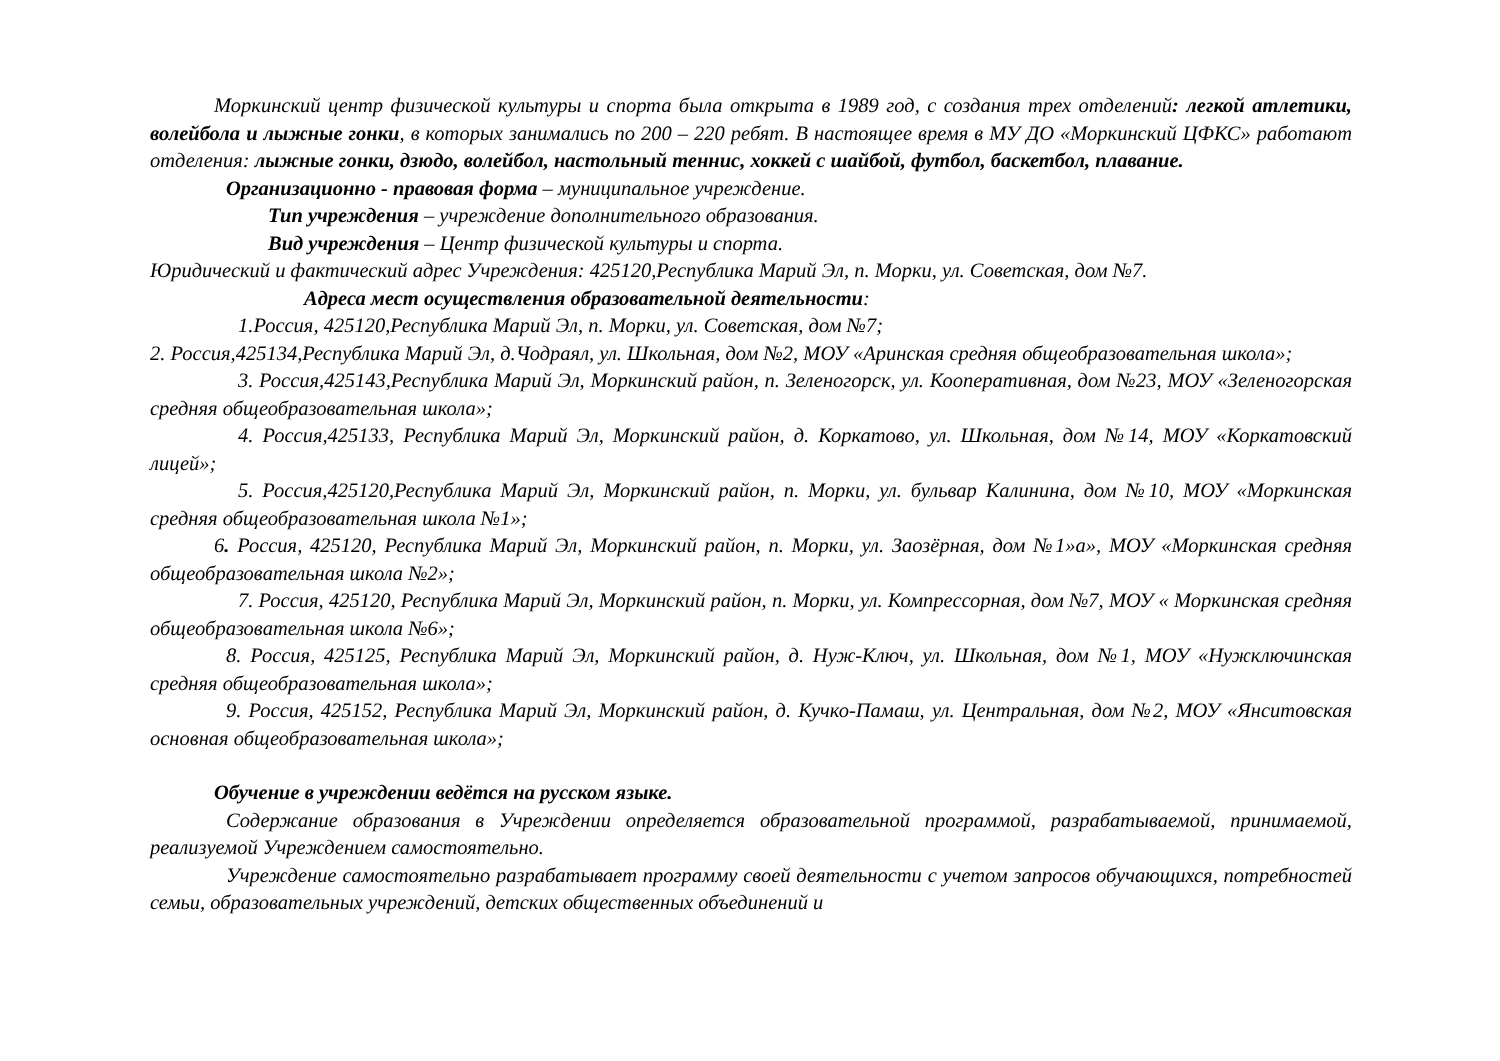Моркинский центр физической культуры и спорта была открыта в 1989 год, с создания трех отделений: легкой атлетики, волейбола и лыжные гонки, в которых занимались по 200 – 220 ребят. В настоящее время в МУ ДО «Моркинский ЦФКС» работают отделения: лыжные гонки, дзюдо, волейбол, настольный теннис, хоккей с шайбой, футбол, баскетбол, плавание.
Организационно - правовая форма – муниципальное учреждение.
Тип учреждения – учреждение дополнительного образования.
Вид учреждения – Центр физической культуры и спорта.
Юридический и фактический адрес Учреждения: 425120,Республика Марий Эл, п. Морки, ул. Советская, дом №7.
Адреса мест осуществления образовательной деятельности:
1.Россия, 425120,Республика Марий Эл, п. Морки, ул. Советская, дом №7;
2. Россия,425134,Республика Марий Эл, д.Чодраял, ул. Школьная, дом №2, МОУ «Аринская средняя общеобразовательная школа»;
3. Россия,425143,Республика Марий Эл, Моркинский район, п. Зеленогорск, ул. Кооперативная, дом №23, МОУ «Зеленогорская средняя общеобразовательная школа»;
4. Россия,425133, Республика Марий Эл, Моркинский район, д. Коркатово, ул. Школьная, дом №14, МОУ «Коркатовский лицей»;
5. Россия,425120,Республика Марий Эл, Моркинский район, п. Морки, ул. бульвар Калинина, дом №10, МОУ «Моркинская средняя общеобразовательная школа №1»;
6. Россия, 425120, Республика Марий Эл, Моркинский район, п. Морки, ул. Заозёрная, дом №1»а», МОУ «Моркинская средняя общеобразовательная школа №2»;
7. Россия, 425120, Республика Марий Эл, Моркинский район, п. Морки, ул. Компрессорная, дом №7, МОУ « Моркинская средняя общеобразовательная школа №6»;
8. Россия, 425125, Республика Марий Эл, Моркинский район, д. Нуж-Ключ, ул. Школьная, дом №1, МОУ «Нужключинская средняя общеобразовательная школа»;
9. Россия, 425152, Республика Марий Эл, Моркинский район, д. Кучко-Памаш, ул. Центральная, дом №2, МОУ «Янситовская основная общеобразовательная школа»;
Обучение в учреждении ведётся на русском языке.
Содержание образования в Учреждении определяется образовательной программой, разрабатываемой, принимаемой, реализуемой Учреждением самостоятельно.
Учреждение самостоятельно разрабатывает программу своей деятельности с учетом запросов обучающихся, потребностей семьи, образовательных учреждений, детских общественных объединений и